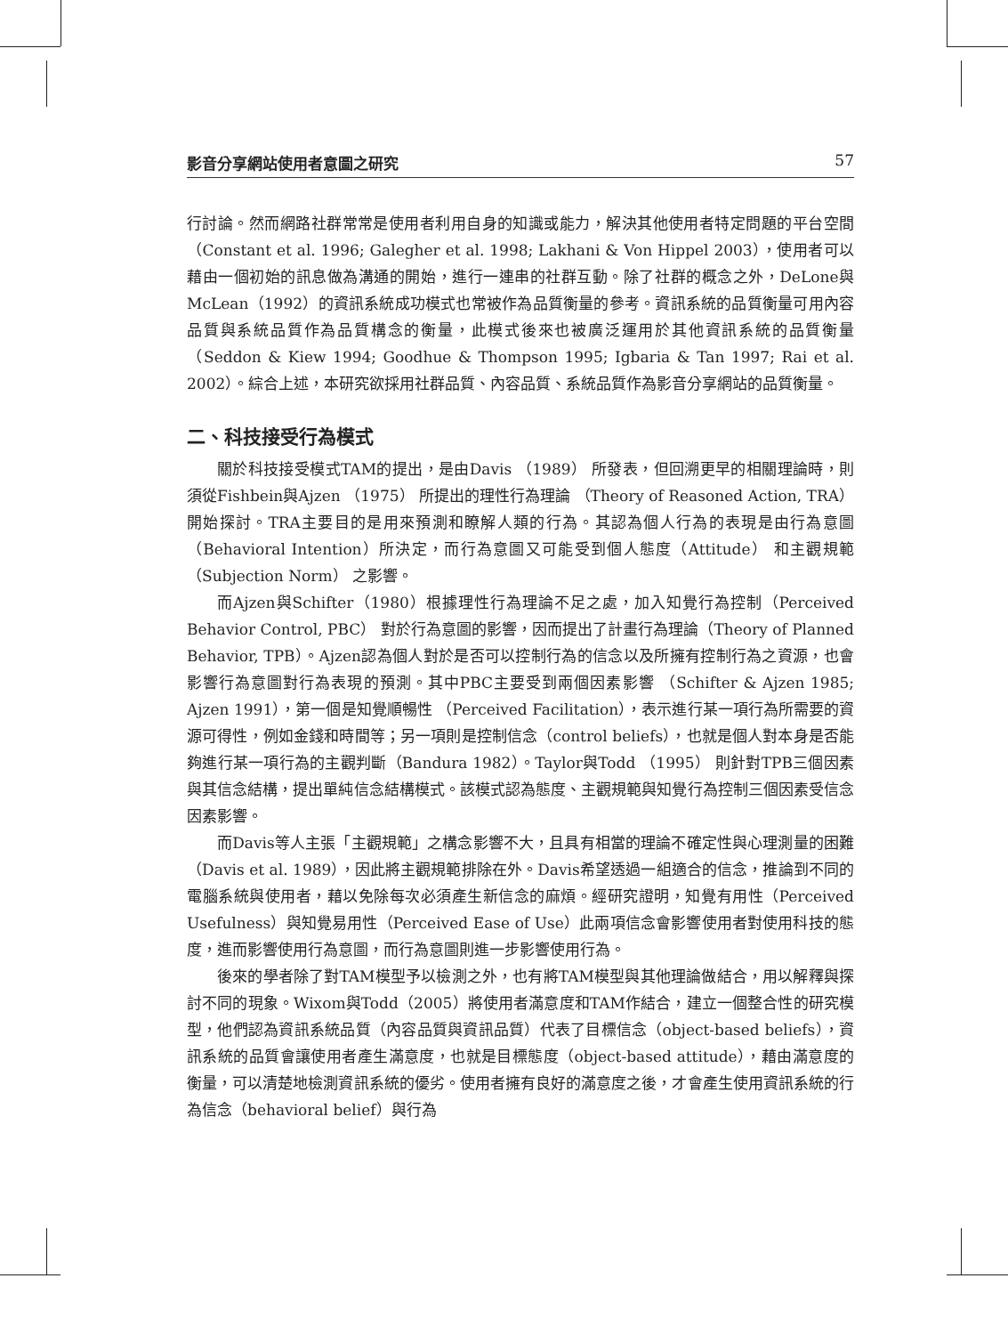影音分享網站使用者意圖之研究 57
行討論。然而網路社群常常是使用者利用自身的知識或能力，解決其他使用者特定問題的平台空間（Constant et al. 1996; Galegher et al. 1998; Lakhani & Von Hippel 2003），使用者可以藉由一個初始的訊息做為溝通的開始，進行一連串的社群互動。除了社群的概念之外，DeLone與McLean（1992）的資訊系統成功模式也常被作為品質衡量的參考。資訊系統的品質衡量可用內容品質與系統品質作為品質構念的衡量，此模式後來也被廣泛運用於其他資訊系統的品質衡量（Seddon & Kiew 1994; Goodhue & Thompson 1995; Igbaria & Tan 1997; Rai et al. 2002）。綜合上述，本研究欲採用社群品質、內容品質、系統品質作為影音分享網站的品質衡量。
二、科技接受行為模式
關於科技接受模式TAM的提出，是由Davis （1989） 所發表，但回溯更早的相關理論時，則須從Fishbein與Ajzen （1975） 所提出的理性行為理論 （Theory of Reasoned Action, TRA） 開始探討。TRA主要目的是用來預測和瞭解人類的行為。其認為個人行為的表現是由行為意圖 （Behavioral Intention）所決定，而行為意圖又可能受到個人態度（Attitude） 和主觀規範（Subjection Norm） 之影響。
而Ajzen與Schifter（1980）根據理性行為理論不足之處，加入知覺行為控制（Perceived Behavior Control, PBC） 對於行為意圖的影響，因而提出了計畫行為理論（Theory of Planned Behavior, TPB）。Ajzen認為個人對於是否可以控制行為的信念以及所擁有控制行為之資源，也會影響行為意圖對行為表現的預測。其中PBC主要受到兩個因素影響 （Schifter & Ajzen 1985; Ajzen 1991），第一個是知覺順暢性 （Perceived Facilitation），表示進行某一項行為所需要的資源可得性，例如金錢和時間等；另一項則是控制信念（control beliefs），也就是個人對本身是否能夠進行某一項行為的主觀判斷（Bandura 1982）。Taylor與Todd （1995） 則針對TPB三個因素與其信念結構，提出單純信念結構模式。該模式認為態度、主觀規範與知覺行為控制三個因素受信念因素影響。
而Davis等人主張「主觀規範」之構念影響不大，且具有相當的理論不確定性與心理測量的困難 （Davis et al. 1989），因此將主觀規範排除在外。Davis希望透過一組適合的信念，推論到不同的電腦系統與使用者，藉以免除每次必須產生新信念的麻煩。經研究證明，知覺有用性（Perceived Usefulness）與知覺易用性（Perceived Ease of Use）此兩項信念會影響使用者對使用科技的態度，進而影響使用行為意圖，而行為意圖則進一步影響使用行為。
後來的學者除了對TAM模型予以檢測之外，也有將TAM模型與其他理論做結合，用以解釋與探討不同的現象。Wixom與Todd（2005）將使用者滿意度和TAM作結合，建立一個整合性的研究模型，他們認為資訊系統品質（內容品質與資訊品質）代表了目標信念（object-based beliefs），資訊系統的品質會讓使用者產生滿意度，也就是目標態度（object-based attitude），藉由滿意度的衡量，可以清楚地檢測資訊系統的優劣。使用者擁有良好的滿意度之後，才會產生使用資訊系統的行為信念（behavioral belief）與行為